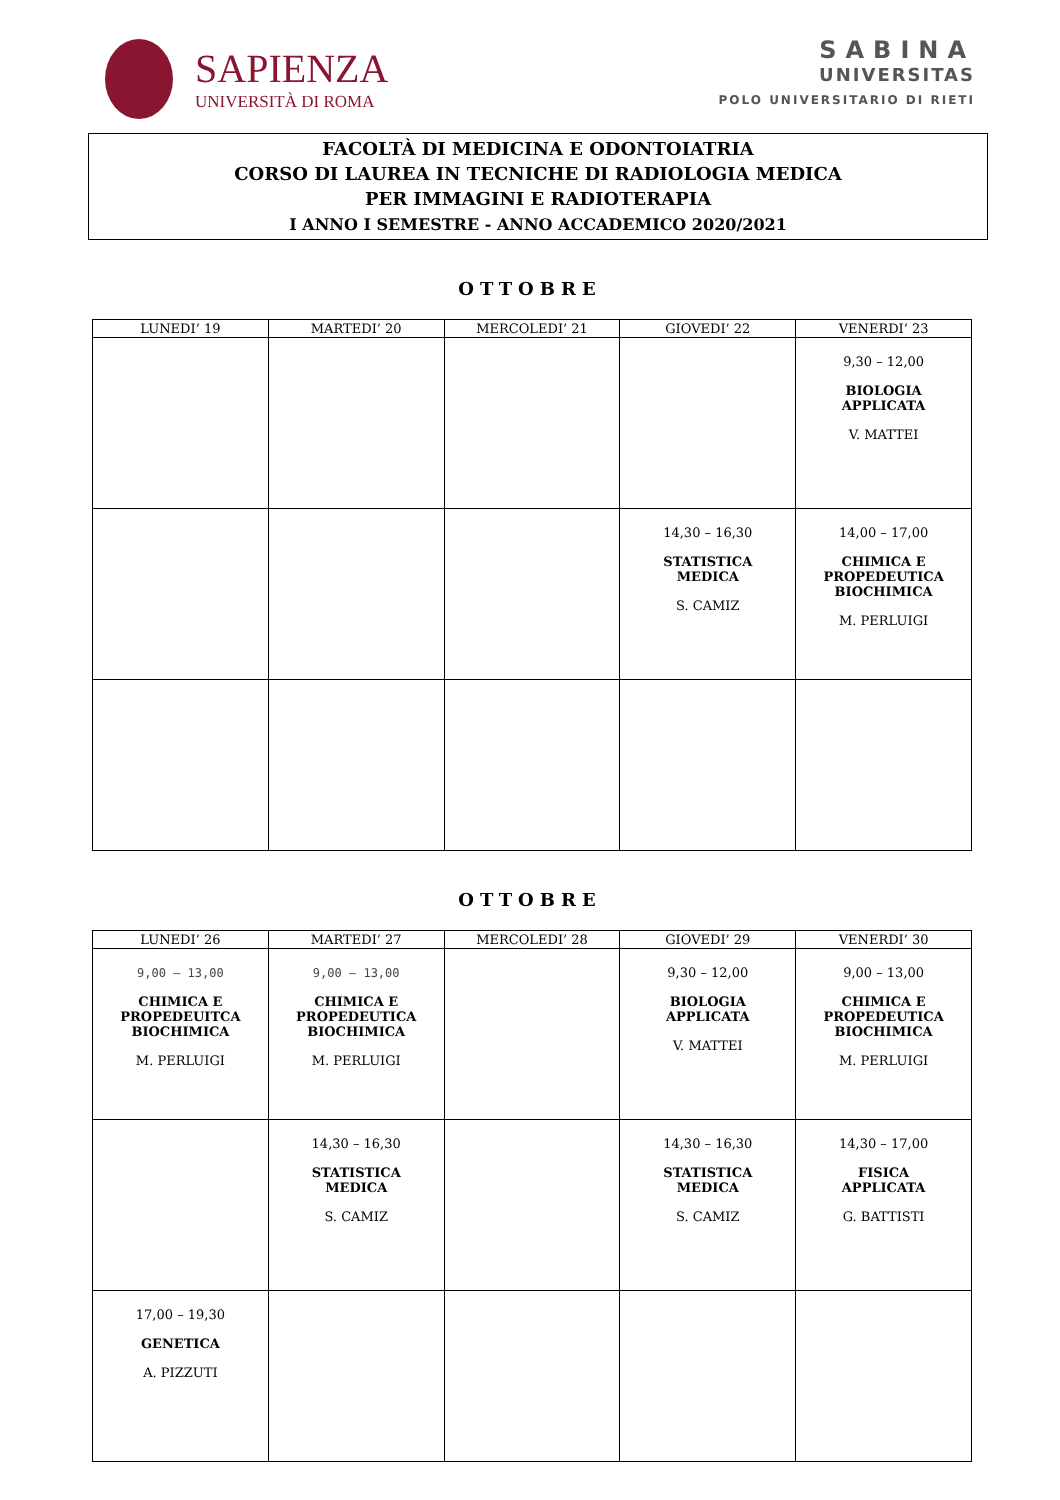SAPIENZA
UNIVERSITÀ DI ROMA
SABINA
UNIVERSITAS
POLO UNIVERSITARIO DI RIETI
FACOLTÀ DI MEDICINA E ODONTOIATRIA
CORSO DI LAUREA IN TECNICHE DI RADIOLOGIA MEDICA
PER IMMAGINI E RADIOTERAPIA
I ANNO I SEMESTRE - ANNO ACCADEMICO 2020/2021
OTTOBRE
| LUNEDI’ 19 | MARTEDI’ 20 | MERCOLEDI’ 21 | GIOVEDI’ 22 | VENERDI’ 23 |
| --- | --- | --- | --- | --- |
| | | | | 9,30 – 12,00 BIOLOGIA APPLICATA V. MATTEI |
| | | | 14,30 – 16,30 STATISTICA MEDICA S. CAMIZ | 14,00 – 17,00 CHIMICA E PROPEDEUTICA BIOCHIMICA M. PERLUIGI |
OTTOBRE
| LUNEDI’ 26 | MARTEDI’ 27 | MERCOLEDI’ 28 | GIOVEDI’ 29 | VENERDI’ 30 |
| --- | --- | --- | --- | --- |
| 9,00 – 13,00 CHIMICA E PROPEDEUITCA BIOCHIMICA M. PERLUIGI | 9,00 – 13,00 CHIMICA E PROPEDEUTICA BIOCHIMICA M. PERLUIGI | | 9,30 – 12,00 BIOLOGIA APPLICATA V. MATTEI | 9,00 – 13,00 CHIMICA E PROPEDEUTICA BIOCHIMICA M. PERLUIGI |
| | 14,30 – 16,30 STATISTICA MEDICA S. CAMIZ | | 14,30 – 16,30 STATISTICA MEDICA S. CAMIZ | 14,30 – 17,00 FISICA APPLICATA G. BATTISTI |
| 17,00 – 19,30 GENETICA A. PIZZUTI | | | | |